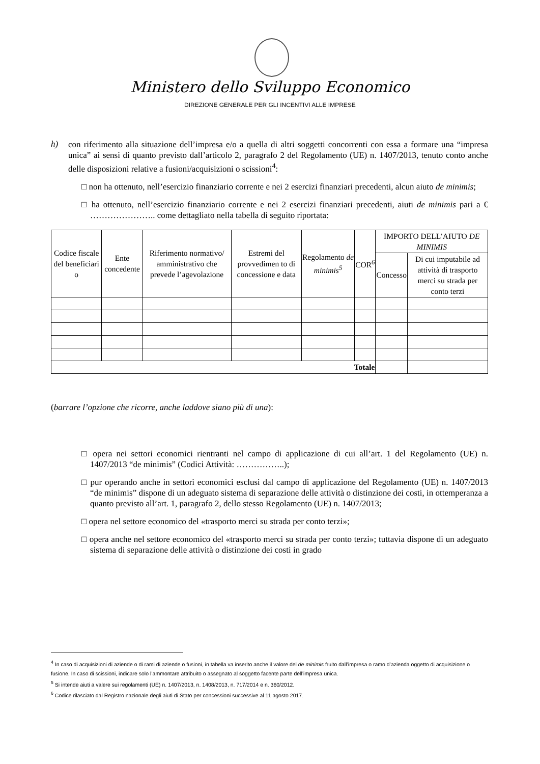Ministero dello Sviluppo Economico
DIREZIONE GENERALE PER GLI INCENTIVI ALLE IMPRESE
h)
con riferimento alla situazione dell’impresa e/o a quella di altri soggetti concorrenti con essa a formare una “impresa unica” ai sensi di quanto previsto dall’articolo 2, paragrafo 2 del Regolamento (UE) n. 1407/2013, tenuto conto anche delle disposizioni relative a fusioni/acquisizioni o scissioni<sup>4</sup>:
□ non ha ottenuto, nell’esercizio finanziario corrente e nei 2 esercizi finanziari precedenti, alcun aiuto de minimis;
□ ha ottenuto, nell’esercizio finanziario corrente e nei 2 esercizi finanziari precedenti, aiuti de minimis pari a € ………………….. come dettagliato nella tabella di seguito riportata:
| Codice fiscale del beneficiari o | Ente concedente | Riferimento normativo/ amministrativo che prevede l’agevolazione | Estremi del provvedimen to di concessione e data | Regolamento de minimis<sup>5</sup> | COR<sup>6</sup> | IMPORTO DELL’AIUTO DE MINIMIS | |
| --- | --- | --- | --- | --- | --- | --- | --- |
| | | | | | | Concesso | Di cui imputabile ad attività di trasporto merci su strada per conto terzi |
| Totale | | | | | | | |
(barrare l’opzione che ricorre, anche laddove siano più di una):
□ opera nei settori economici rientranti nel campo di applicazione di cui all’art. 1 del Regolamento (UE) n. 1407/2013 “de minimis” (Codici Attività: ……………..);
□ pur operando anche in settori economici esclusi dal campo di applicazione del Regolamento (UE) n. 1407/2013 “de minimis” dispone di un adeguato sistema di separazione delle attività o distinzione dei costi, in ottemperanza a quanto previsto all’art. 1, paragrafo 2, dello stesso Regolamento (UE) n. 1407/2013;
□ opera nel settore economico del «trasporto merci su strada per conto terzi»;
□ opera anche nel settore economico del «trasporto merci su strada per conto terzi»; tuttavia dispone di un adeguato sistema di separazione delle attività o distinzione dei costi in grado
<sup>4</sup> In caso di acquisizioni di aziende o di rami di aziende o fusioni, in tabella va inserito anche il valore del de minimis fruito dall’impresa o ramo d’azienda oggetto di acquisizione o fusione. In caso di scissioni, indicare solo l’ammontare attribuito o assegnato al soggetto facente parte dell’impresa unica.
<sup>5</sup> Si intende aiuti a valere sui regolamenti (UE) n. 1407/2013, n. 1408/2013, n. 717/2014 e n. 360/2012.
<sup>6</sup> Codice rilasciato dal Registro nazionale degli aiuti di Stato per concessioni successive al 11 agosto 2017.